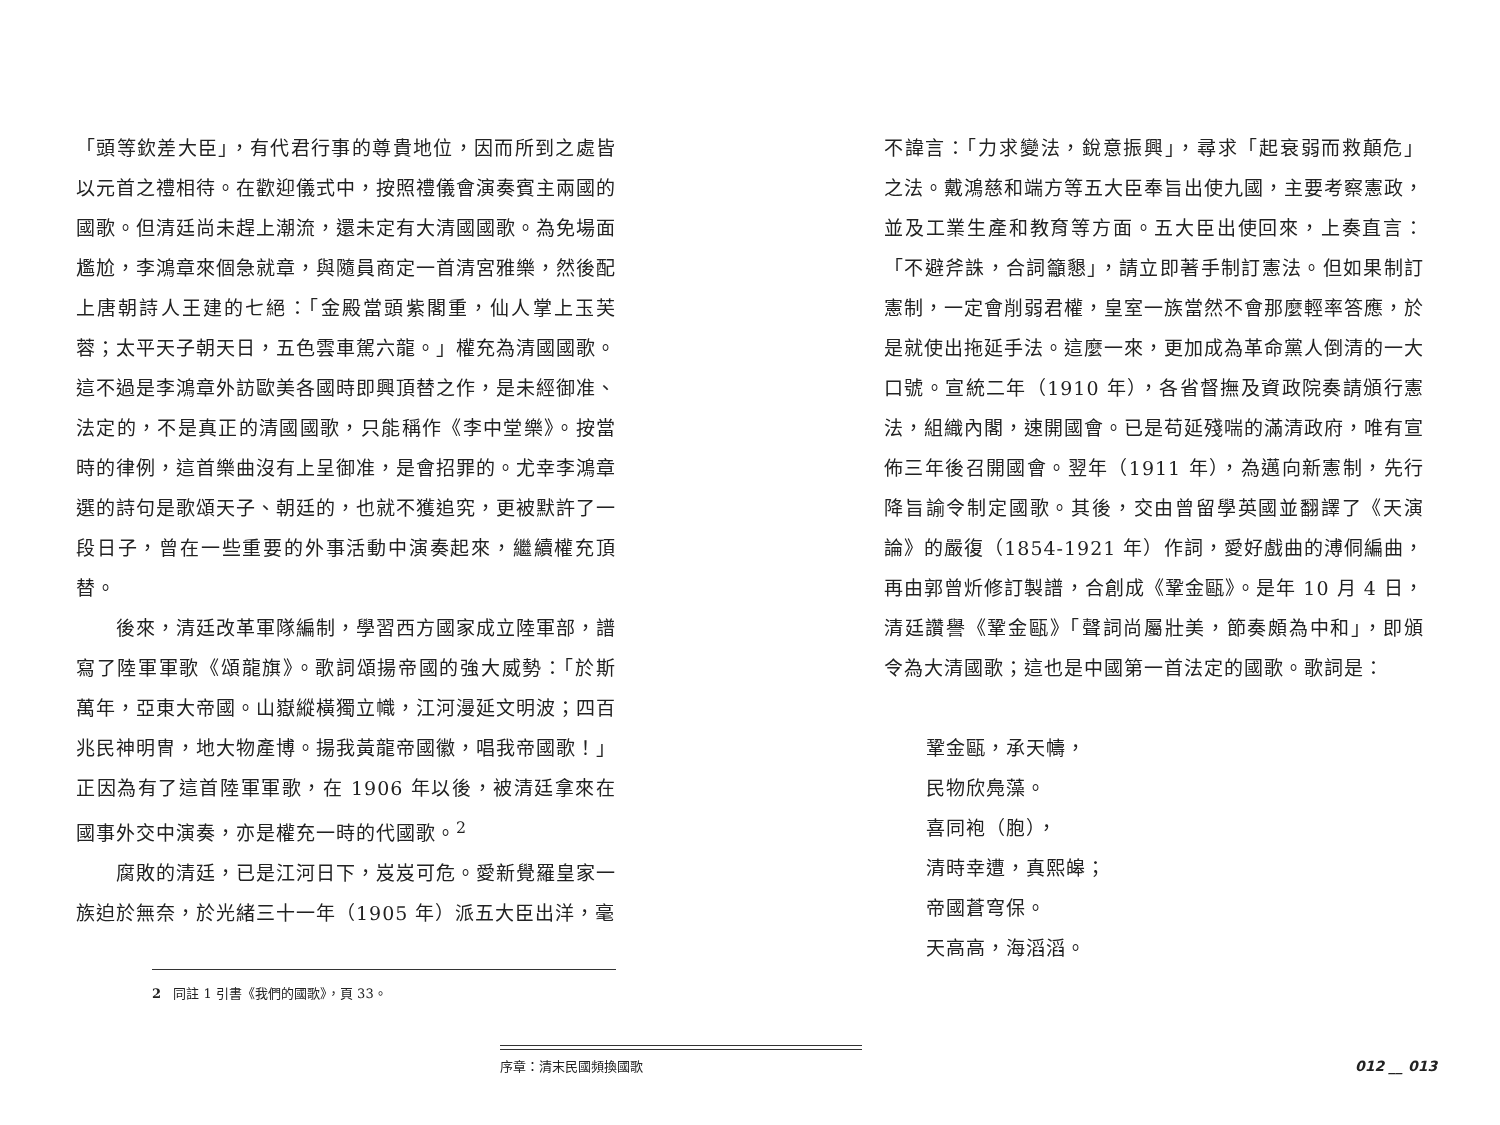「頭等欽差大臣」，有代君行事的尊貴地位，因而所到之處皆以元首之禮相待。在歡迎儀式中，按照禮儀會演奏賓主兩國的國歌。但清廷尚未趕上潮流，還未定有大清國國歌。為免場面尷尬，李鴻章來個急就章，與隨員商定一首清宮雅樂，然後配上唐朝詩人王建的七絕：「金殿當頭紫閣重，仙人掌上玉芙蓉；太平天子朝天日，五色雲車駕六龍。」權充為清國國歌。這不過是李鴻章外訪歐美各國時即興頂替之作，是未經御准、法定的，不是真正的清國國歌，只能稱作《李中堂樂》。按當時的律例，這首樂曲沒有上呈御准，是會招罪的。尤幸李鴻章選的詩句是歌頌天子、朝廷的，也就不獲追究，更被默許了一段日子，曾在一些重要的外事活動中演奏起來，繼續權充頂替。
後來，清廷改革軍隊編制，學習西方國家成立陸軍部，譜寫了陸軍軍歌《頌龍旗》。歌詞頌揚帝國的強大威勢：「於斯萬年，亞東大帝國。山嶽縱橫獨立幟，江河漫延文明波；四百兆民神明冑，地大物產博。揚我黃龍帝國徽，唱我帝國歌！」正因為有了這首陸軍軍歌，在 1906 年以後，被清廷拿來在國事外交中演奏，亦是權充一時的代國歌。<sup>2</sup>
腐敗的清廷，已是江河日下，岌岌可危。愛新覺羅皇家一族迫於無奈，於光緒三十一年（1905 年）派五大臣出洋，毫
2 同註 1 引書《我們的國歌》，頁 33。
不諱言：「力求變法，銳意振興」，尋求「起衰弱而救顛危」之法。戴鴻慈和端方等五大臣奉旨出使九國，主要考察憲政，並及工業生產和教育等方面。五大臣出使回來，上奏直言：「不避斧誅，合詞籲懇」，請立即著手制訂憲法。但如果制訂憲制，一定會削弱君權，皇室一族當然不會那麼輕率答應，於是就使出拖延手法。這麼一來，更加成為革命黨人倒清的一大口號。宣統二年（1910 年），各省督撫及資政院奏請頒行憲法，組織內閣，速開國會。已是苟延殘喘的滿清政府，唯有宣佈三年後召開國會。翌年（1911 年），為邁向新憲制，先行降旨諭令制定國歌。其後，交由曾留學英國並翻譯了《天演論》的嚴復（1854-1921 年）作詞，愛好戲曲的溥侗編曲，再由郭曾炘修訂製譜，合創成《鞏金甌》。是年 10 月 4 日，清廷讚譽《鞏金甌》「聲詞尚屬壯美，節奏頗為中和」，即頒令為大清國歌；這也是中國第一首法定的國歌。歌詞是：
鞏金甌，承天幬，
民物欣鳧藻。
喜同袍（胞），
清時幸遭，真熙皞；
帝國蒼穹保。
天高高，海滔滔。
序章：清末民國頻換國歌
012 __ 013